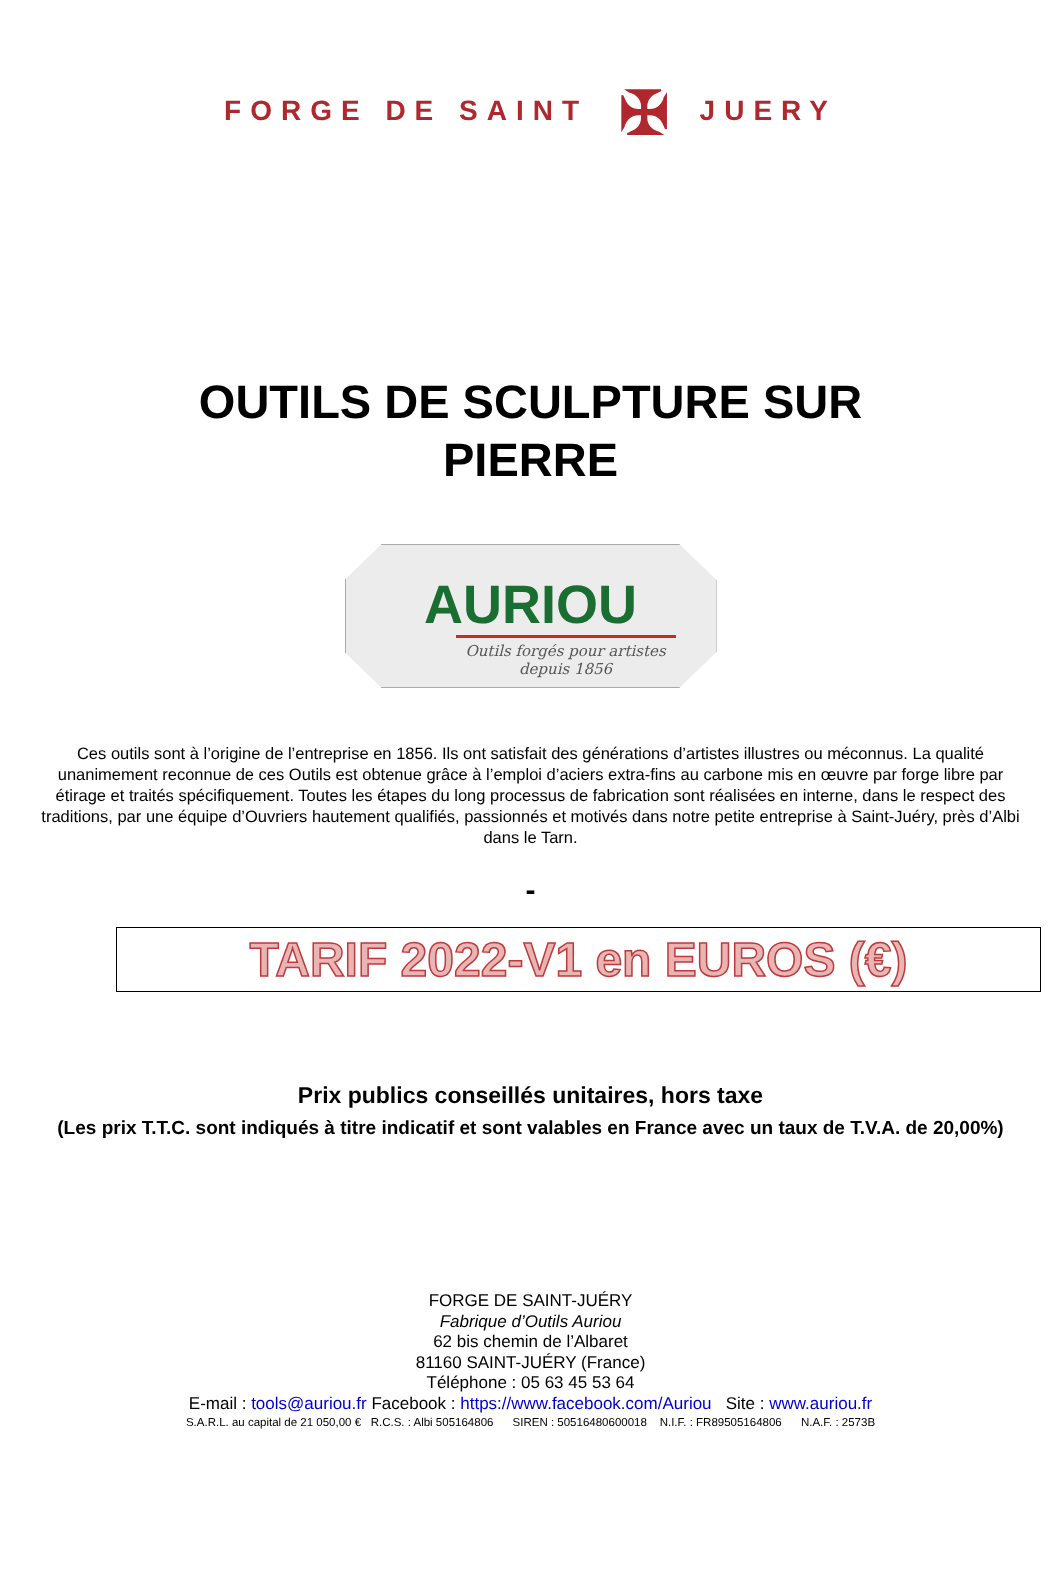FORGE DE SAINT ✠ JUERY
OUTILS DE SCULPTURE SUR
PIERRE
AURIOU
Outils forgés pour artistes depuis 1856
Ces outils sont à l’origine de l’entreprise en 1856. Ils ont satisfait des générations d’artistes illustres ou méconnus. La qualité unanimement reconnue de ces Outils est obtenue grâce à l’emploi d’aciers extra-fins au carbone mis en œuvre par forge libre par étirage et traités spécifiquement. Toutes les étapes du long processus de fabrication sont réalisées en interne, dans le respect des traditions, par une équipe d’Ouvriers hautement qualifiés, passionnés et motivés dans notre petite entreprise à Saint-Juéry, près d’Albi dans le Tarn.
-
TARIF 2022-V1 en EUROS (€)
Prix publics conseillés unitaires, hors taxe
(Les prix T.T.C. sont indiqués à titre indicatif et sont valables en France avec un taux de T.V.A. de 20,00%)
FORGE DE SAINT-JUÉRY
Fabrique d’Outils Auriou
62 bis chemin de l’Albaret
81160 SAINT-JUÉRY (France)
Téléphone : 05 63 45 53 64
E-mail : tools@auriou.fr Facebook : https://www.facebook.com/Auriou Site : www.auriou.fr
S.A.R.L. au capital de 21 050,00 € R.C.S. : Albi 505164806 SIREN : 50516480600018 N.I.F. : FR89505164806 N.A.F. : 2573B